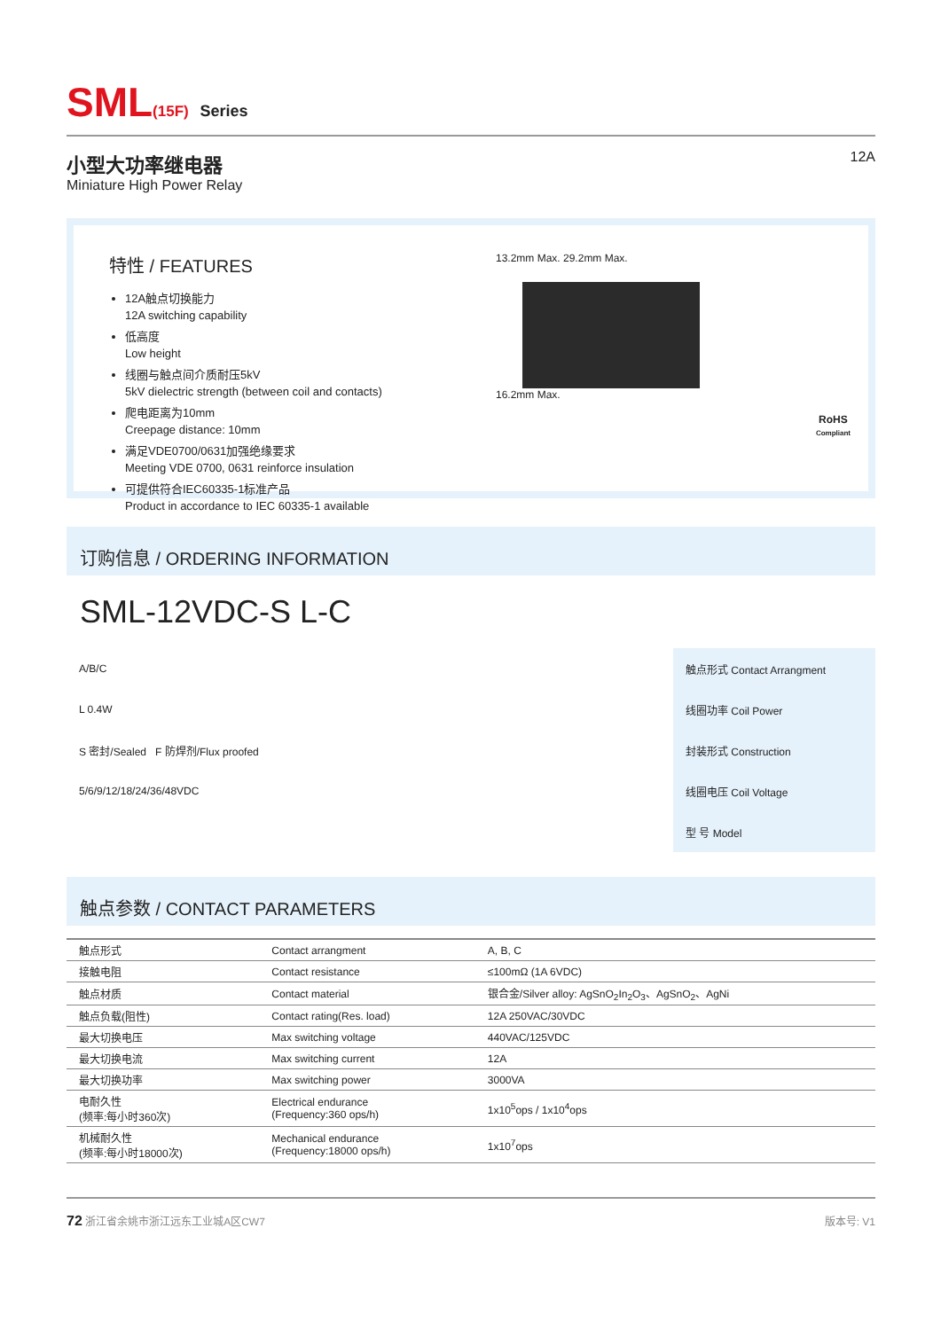SML(15F) Series
小型大功率继电器
Miniature High Power Relay
12A
特性 / FEATURES
12A触点切换能力
12A switching capability
低高度
Low height
线圈与触点间介质耐压5kV
5kV dielectric strength (between coil and contacts)
爬电距离为10mm
Creepage distance: 10mm
满足VDE0700/0631加强绝缘要求
Meeting VDE 0700, 0631 reinforce insulation
可提供符合IEC60335-1标准产品
Product in accordance to IEC 60335-1 available
13.2mm Max. 29.2mm Max.
16.2mm Max.
RoHS
Compliant
订购信息 / ORDERING INFORMATION
SML-12VDC-S L-C
| A/B/C | 触点形式 Contact Arrangment |
| L 0.4W | 线圈功率 Coil Power |
| S 密封/Sealed F 防焊剂/Flux proofed | 封装形式 Construction |
| 5/6/9/12/18/24/36/48VDC | 线圈电压 Coil Voltage |
| | 型 号 Model |
触点参数 / CONTACT PARAMETERS
| 触点形式 | Contact arrangment | A, B, C |
| 接触电阻 | Contact resistance | ≤100mΩ (1A 6VDC) |
| 触点材质 | Contact material | 银合金/Silver alloy: AgSnO<sub>2</sub>In<sub>2</sub>O<sub>3</sub>、AgSnO<sub>2</sub>、AgNi |
| 触点负载(阻性) | Contact rating(Res. load) | 12A 250VAC/30VDC |
| 最大切换电压 | Max switching voltage | 440VAC/125VDC |
| 最大切换电流 | Max switching current | 12A |
| 最大切换功率 | Max switching power | 3000VA |
| 电耐久性 (频率:每小时360次) | Electrical endurance (Frequency:360 ops/h) | 1x10<sup>5</sup>ops / 1x10<sup>4</sup>ops |
| 机械耐久性 (频率:每小时18000次) | Mechanical endurance (Frequency:18000 ops/h) | 1x10<sup>7</sup>ops |
72 浙江省余姚市浙江远东工业城A区CW7
版本号: V1